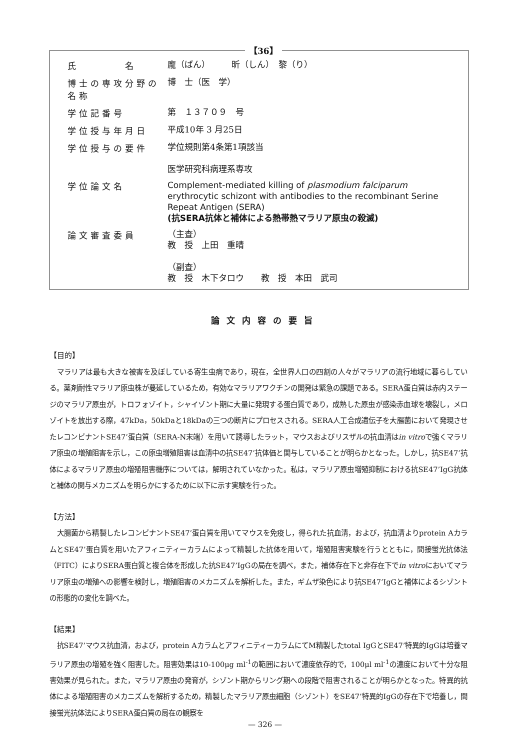【36】
氏　　　　名
龐（ばん）　　　昕（しん）　黎（り）
博士の専攻分野の名称
博　士（医　学）
学位記番号
第　１３７０９　号
学位授与年月日
平成10年 3 月25日
学位授与の要件
学位規則第4条第1項該当
医学研究科病理系専攻
学位論文名
Complement-mediated killing of plasmodium falciparum erythrocytic schizont with antibodies to the recombinant Serine Repeat Antigen (SERA)
(抗SERA抗体と補体による熱帯熱マラリア原虫の殺滅)
論文審査委員
（主査）
教　授　上田　重晴
（副査）
教　授　木下タロウ　　教　授　本田　武司
論文内容の要旨
【目的】
マラリアは最も大きな被害を及ぼしている寄生虫病であり，現在，全世界人口の四割の人々がマラリアの流行地域に暮らしている。薬剤耐性マラリア原虫株が蔓延しているため，有効なマラリアワクチンの開発は緊急の課題である。SERA蛋白質は赤内ステージのマラリア原虫が，トロフォゾイト，シャイゾント期に大量に発現する蛋白質であり，成熟した原虫が感染赤血球を壊裂し，メロゾイトを放出する際，47kDa，50kDaと18kDaの三つの断片にプロセスされる。SERA人工合成遺伝子を大腸菌において発現させたレコンビナントSE47’蛋白質（SERA-N末端）を用いて誘導したラット，マウスおよびリスザルの抗血清はin vitroで強くマラリア原虫の増殖阻害を示し，この原虫増殖阻害は血清中の抗SE47’抗体価と関与していることが明らかとなった。しかし，抗SE47’抗体によるマラリア原虫の増殖阻害機序については，解明されていなかった。私は，マラリア原虫増殖抑制における抗SE47’IgG抗体と補体の関与メカニズムを明らかにするために以下に示す実験を行った。
【方法】
大腸菌から精製したレコンビナントSE47’蛋白質を用いてマウスを免疫し，得られた抗血清，および，抗血清よりprotein AカラムとSE47’蛋白質を用いたアフィニティーカラムによって精製した抗体を用いて，増殖阻害実験を行うとともに，間接蛍光抗体法（FITC）によりSERA蛋白質と複合体を形成した抗SE47’IgGの局在を調べ，また，補体存在下と非存在下でin vitroにおいてマラリア原虫の増殖への影響を検討し，増殖阻害のメカニズムを解析した。また，ギムザ染色により抗SE47’IgGと補体によるシゾントの形態的の変化を調べた。
【結果】
抗SE47’マウス抗血清，および，protein AカラムとアフィニティーカラムにてМ精製したtotal IgGとSE47’特異的IgGは培養マラリア原虫の増殖を強く阻害した。阻害効果は10-100μg ml<sup>-1</sup>の範囲において濃度依存的で，100μl ml<sup>-1</sup>の濃度において十分な阻害効果が見られた。また，マラリア原虫の発育が，シゾント期からリング期への段階で阻害されることが明らかとなった。特異的抗体による増殖阻害のメカニズムを解析するため，精製したマラリア原虫細胞（シゾント）をSE47’特異的IgGの存在下で培養し，間接蛍光抗体法によりSERA蛋白質の局在の観察を
— 326 —